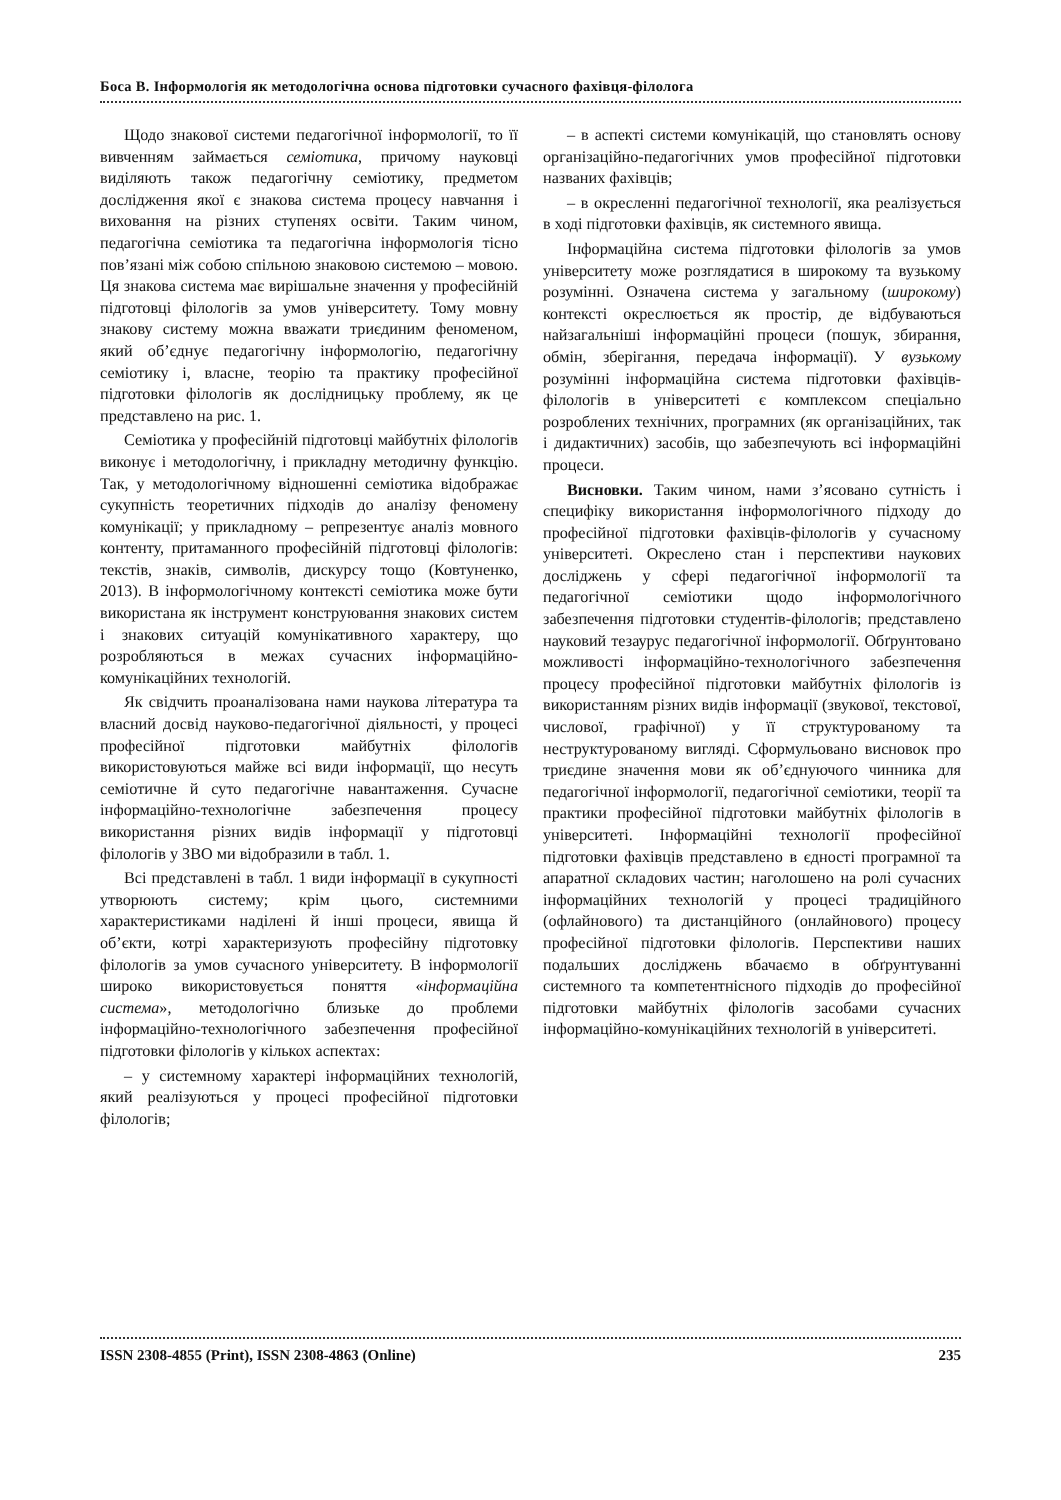Боса В. Інформологія як методологічна основа підготовки сучасного фахівця-філолога
Щодо знакової системи педагогічної інформології, то її вивченням займається семіотика, причому науковці виділяють також педагогічну семіотику, предметом дослідження якої є знакова система процесу навчання і виховання на різних ступенях освіти. Таким чином, педагогічна семіотика та педагогічна інформологія тісно пов’язані між собою спільною знаковою системою – мовою. Ця знакова система має вирішальне значення у професійній підготовці філологів за умов університету. Тому мовну знакову систему можна вважати триєдиним феноменом, який об’єднує педагогічну інформологію, педагогічну семіотику і, власне, теорію та практику професійної підготовки філологів як дослідницьку проблему, як це представлено на рис. 1.
Семіотика у професійній підготовці майбутніх філологів виконує і методологічну, і прикладну методичну функцію. Так, у методологічному відношенні семіотика відображає сукупність теоретичних підходів до аналізу феномену комунікації; у прикладному – репрезентує аналіз мовного контенту, притаманного професійній підготовці філологів: текстів, знаків, символів, дискурсу тощо (Ковтуненко, 2013). В інформологічному контексті семіотика може бути використана як інструмент конструювання знакових систем і знакових ситуацій комунікативного характеру, що розробляються в межах сучасних інформаційно-комунікаційних технологій.
Як свідчить проаналізована нами наукова література та власний досвід науково-педагогічної діяльності, у процесі професійної підготовки майбутніх філологів використовуються майже всі види інформації, що несуть семіотичне й суто педагогічне навантаження. Сучасне інформаційно-технологічне забезпечення процесу використання різних видів інформації у підготовці філологів у ЗВО ми відобразили в табл. 1.
Всі представлені в табл. 1 види інформації в сукупності утворюють систему; крім цього, системними характеристиками наділені й інші процеси, явища й об’єкти, котрі характеризують професійну підготовку філологів за умов сучасного університету. В інформології широко використовується поняття «інформаційна система», методологічно близьке до проблеми інформаційно-технологічного забезпечення професійної підготовки філологів у кількох аспектах:
– у системному характері інформаційних технологій, який реалізуються у процесі професійної підготовки філологів;
– в аспекті системи комунікацій, що становлять основу організаційно-педагогічних умов професійної підготовки названих фахівців;
– в окресленні педагогічної технології, яка реалізується в ході підготовки фахівців, як системного явища.
Інформаційна система підготовки філологів за умов університету може розглядатися в широкому та вузькому розумінні. Означена система у загальному (широкому) контексті окреслюється як простір, де відбуваються найзагальніші інформаційні процеси (пошук, збирання, обмін, зберігання, передача інформації). У вузькому розумінні інформаційна система підготовки фахівців-філологів в університеті є комплексом спеціально розроблених технічних, програмних (як організаційних, так і дидактичних) засобів, що забезпечують всі інформаційні процеси.
Висновки. Таким чином, нами з’ясовано сутність і специфіку використання інформологічного підходу до професійної підготовки фахівців-філологів у сучасному університеті. Окреслено стан і перспективи наукових досліджень у сфері педагогічної інформології та педагогічної семіотики щодо інформологічного забезпечення підготовки студентів-філологів; представлено науковий тезаурус педагогічної інформології. Обґрунтовано можливості інформаційно-технологічного забезпечення процесу професійної підготовки майбутніх філологів із використанням різних видів інформації (звукової, текстової, числової, графічної) у її структурованому та неструктурованому вигляді. Сформульовано висновок про триєдине значення мови як об’єднуючого чинника для педагогічної інформології, педагогічної семіотики, теорії та практики професійної підготовки майбутніх філологів в університеті. Інформаційні технології професійної підготовки фахівців представлено в єдності програмної та апаратної складових частин; наголошено на ролі сучасних інформаційних технологій у процесі традиційного (офлайнового) та дистанційного (онлайнового) процесу професійної підготовки філологів. Перспективи наших подальших досліджень вбачаємо в обґрунтуванні системного та компетентнісного підходів до професійної підготовки майбутніх філологів засобами сучасних інформаційно-комунікаційних технологій в університеті.
ISSN 2308-4855 (Print), ISSN 2308-4863 (Online) 235